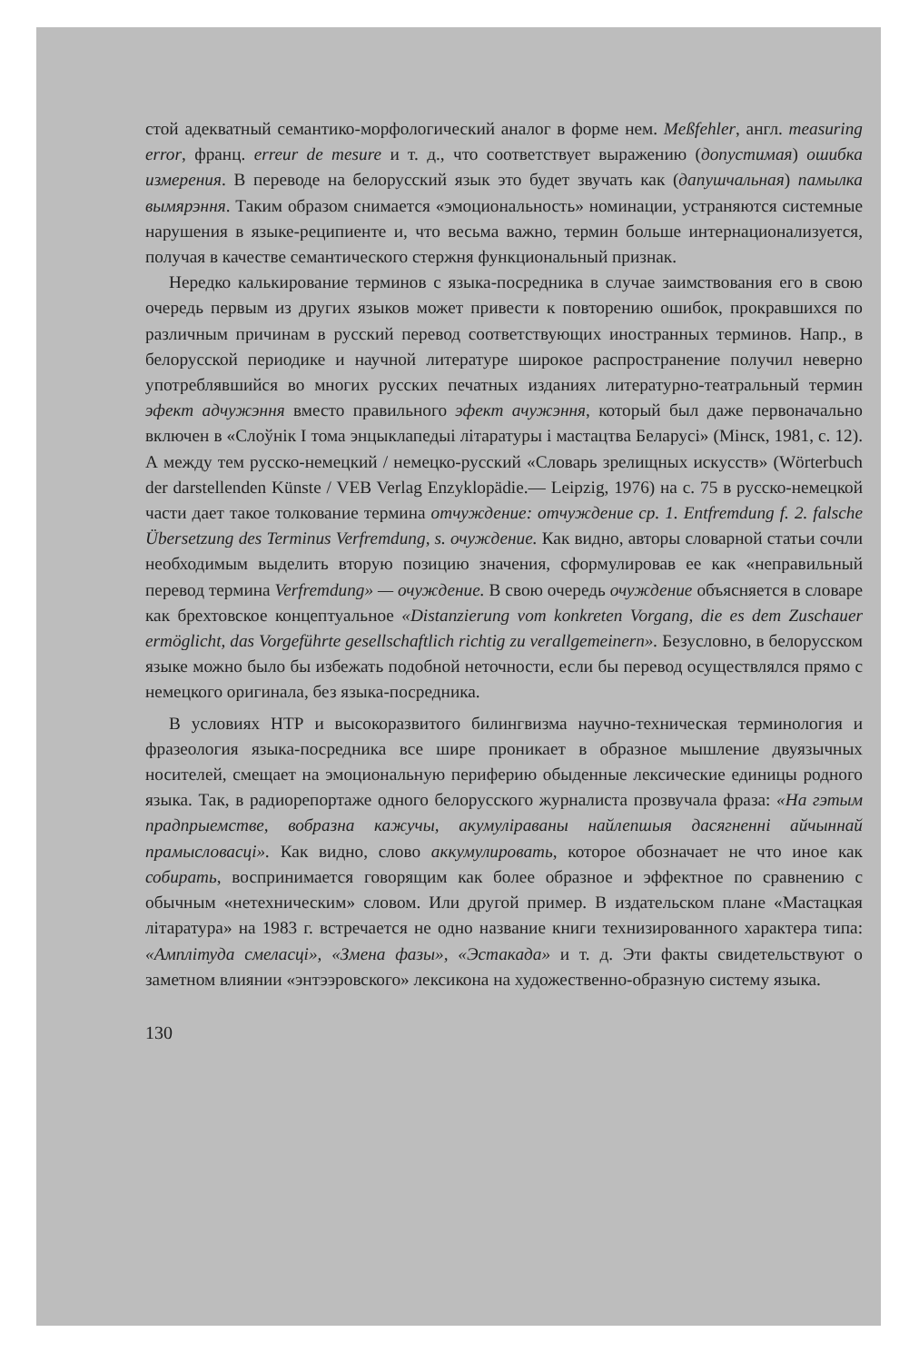стой адекватный семантико-морфологический аналог в форме нем. Meßfehler, англ. measuring error, франц. erreur de mesure и т. д., что соответствует выражению (допустимая) ошибка измерения. В переводе на белорусский язык это будет звучать как (дапушчальная) памылка вымярэння. Таким образом снимается «эмоциональность» номинации, устраняются системные нарушения в языке-реципиенте и, что весьма важно, термин больше интернационализуется, получая в качестве семантического стержня функциональный признак.
Нередко калькирование терминов с языка-посредника в случае заимствования его в свою очередь первым из других языков может привести к повторению ошибок, прокравшихся по различным причинам в русский перевод соответствующих иностранных терминов. Напр., в белорусской периодике и научной литературе широкое распространение получил неверно употреблявшийся во многих русских печатных изданиях литературно-театральный термин эфект адчужэння вместо правильного эфект ачужэння, который был даже первоначально включен в «Слоўнік I тома энцыклапедыі літаратуры і мастацтва Беларусі» (Мінск, 1981, с. 12). А между тем русско-немецкий / немецко-русский «Словарь зрелищных искусств» (Wörterbuch der darstellenden Künste / VEB Verlag Enzyklopädie.— Leipzig, 1976) на с. 75 в русско-немецкой части дает такое толкование термина отчуждение: отчуждение ср. 1. Entfremdung f. 2. falsche Übersetzung des Terminus Verfremdung, s. очуждение. Как видно, авторы словарной статьи сочли необходимым выделить вторую позицию значения, сформулировав ее как «неправильный перевод термина Verfremdung» — очуждение. В свою очередь очуждение объясняется в словаре как брехтовское концептуальное «Distanzierung vom konkreten Vorgang, die es dem Zuschauer ermöglicht, das Vorgeführte gesellschaftlich richtig zu verallgemeinern». Безусловно, в белорусском языке можно было бы избежать подобной неточности, если бы перевод осуществлялся прямо с немецкого оригинала, без языка-посредника.
В условиях НТР и высокоразвитого билингвизма научно-техническая терминология и фразеология языка-посредника все шире проникает в образное мышление двуязычных носителей, смещает на эмоциональную периферию обыденные лексические единицы родного языка. Так, в радиорепортаже одного белорусского журналиста прозвучала фраза: «На гэтым прадпрыемстве, вобразна кажучы, акумуліраваны найлепшыя дасягненні айчыннай прамысловасці». Как видно, слово аккумулировать, которое обозначает не что иное как собирать, воспринимается говорящим как более образное и эффектное по сравнению с обычным «нетехническим» словом. Или другой пример. В издательском плане «Мастацкая літаратура» на 1983 г. встречается не одно название книги технизированного характера типа: «Амплітуда смеласці», «Змена фазы», «Эстакада» и т. д. Эти факты свидетельствуют о заметном влиянии «энтээровского» лексикона на художественно-образную систему языка.
130